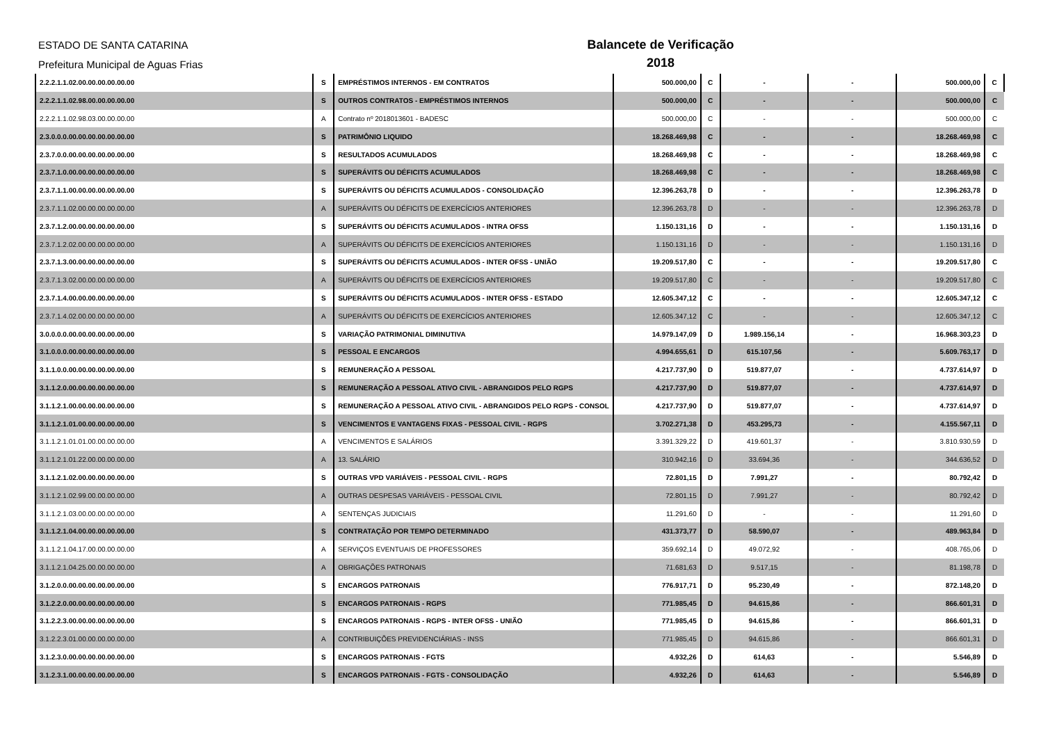ESTADO DE SANTA CATARINA
Prefeitura Municipal de Aguas Frias
Balancete de Verificação
2018
| 2.2.2.1.1.02.00.00.00.00.00.00 | S | EMPRÉSTIMOS INTERNOS - EM CONTRATOS | 500.000,00 | C | - | - | 500.000,00 | C |
| 2.2.2.1.1.02.98.00.00.00.00.00 | S | OUTROS CONTRATOS - EMPRÉSTIMOS INTERNOS | 500.000,00 | C | - | - | 500.000,00 | C |
| 2.2.2.1.1.02.98.03.00.00.00.00 | A | Contrato nº 2018013601 - BADESC | 500.000,00 | C | - | - | 500.000,00 | C |
| 2.3.0.0.0.00.00.00.00.00.00.00 | S | PATRIMÔNIO LIQUIDO | 18.268.469,98 | C | - | - | 18.268.469,98 | C |
| 2.3.7.0.0.00.00.00.00.00.00.00 | S | RESULTADOS ACUMULADOS | 18.268.469,98 | C | - | - | 18.268.469,98 | C |
| 2.3.7.1.0.00.00.00.00.00.00.00 | S | SUPERÁVITS OU DÉFICITS ACUMULADOS | 18.268.469,98 | C | - | - | 18.268.469,98 | C |
| 2.3.7.1.1.00.00.00.00.00.00.00 | S | SUPERÁVITS OU DÉFICITS ACUMULADOS - CONSOLIDAÇÃO | 12.396.263,78 | D | - | - | 12.396.263,78 | D |
| 2.3.7.1.1.02.00.00.00.00.00.00 | A | SUPERÁVITS OU DÉFICITS DE EXERCÍCIOS ANTERIORES | 12.396.263,78 | D | - | - | 12.396.263,78 | D |
| 2.3.7.1.2.00.00.00.00.00.00.00 | S | SUPERÁVITS OU DÉFICITS ACUMULADOS - INTRA OFSS | 1.150.131,16 | D | - | - | 1.150.131,16 | D |
| 2.3.7.1.2.02.00.00.00.00.00.00 | A | SUPERÁVITS OU DÉFICITS DE EXERCÍCIOS ANTERIORES | 1.150.131,16 | D | - | - | 1.150.131,16 | D |
| 2.3.7.1.3.00.00.00.00.00.00.00 | S | SUPERÁVITS OU DÉFICITS ACUMULADOS - INTER OFSS - UNIÃO | 19.209.517,80 | C | - | - | 19.209.517,80 | C |
| 2.3.7.1.3.02.00.00.00.00.00.00 | A | SUPERÁVITS OU DÉFICITS DE EXERCÍCIOS ANTERIORES | 19.209.517,80 | C | - | - | 19.209.517,80 | C |
| 2.3.7.1.4.00.00.00.00.00.00.00 | S | SUPERÁVITS OU DÉFICITS ACUMULADOS - INTER OFSS - ESTADO | 12.605.347,12 | C | - | - | 12.605.347,12 | C |
| 2.3.7.1.4.02.00.00.00.00.00.00 | A | SUPERÁVITS OU DÉFICITS DE EXERCÍCIOS ANTERIORES | 12.605.347,12 | C | - | - | 12.605.347,12 | C |
| 3.0.0.0.0.00.00.00.00.00.00.00 | S | VARIAÇÃO PATRIMONIAL DIMINUTIVA | 14.979.147,09 | D | 1.989.156,14 | - | 16.968.303,23 | D |
| 3.1.0.0.0.00.00.00.00.00.00.00 | S | PESSOAL E ENCARGOS | 4.994.655,61 | D | 615.107,56 | - | 5.609.763,17 | D |
| 3.1.1.0.0.00.00.00.00.00.00.00 | S | REMUNERAÇÃO A PESSOAL | 4.217.737,90 | D | 519.877,07 | - | 4.737.614,97 | D |
| 3.1.1.2.0.00.00.00.00.00.00.00 | S | REMUNERAÇÃO A PESSOAL ATIVO CIVIL - ABRANGIDOS PELO RGPS | 4.217.737,90 | D | 519.877,07 | - | 4.737.614,97 | D |
| 3.1.1.2.1.00.00.00.00.00.00.00 | S | REMUNERAÇÃO A PESSOAL ATIVO CIVIL - ABRANGIDOS PELO RGPS - CONSOL | 4.217.737,90 | D | 519.877,07 | - | 4.737.614,97 | D |
| 3.1.1.2.1.01.00.00.00.00.00.00 | S | VENCIMENTOS E VANTAGENS FIXAS - PESSOAL CIVIL - RGPS | 3.702.271,38 | D | 453.295,73 | - | 4.155.567,11 | D |
| 3.1.1.2.1.01.01.00.00.00.00.00 | A | VENCIMENTOS E SALÁRIOS | 3.391.329,22 | D | 419.601,37 | - | 3.810.930,59 | D |
| 3.1.1.2.1.01.22.00.00.00.00.00 | A | 13. SALÁRIO | 310.942,16 | D | 33.694,36 | - | 344.636,52 | D |
| 3.1.1.2.1.02.00.00.00.00.00.00 | S | OUTRAS VPD VARIÁVEIS - PESSOAL CIVIL - RGPS | 72.801,15 | D | 7.991,27 | - | 80.792,42 | D |
| 3.1.1.2.1.02.99.00.00.00.00.00 | A | OUTRAS DESPESAS VARIÁVEIS - PESSOAL CIVIL | 72.801,15 | D | 7.991,27 | - | 80.792,42 | D |
| 3.1.1.2.1.03.00.00.00.00.00.00 | A | SENTENÇAS JUDICIAIS | 11.291,60 | D | - | - | 11.291,60 | D |
| 3.1.1.2.1.04.00.00.00.00.00.00 | S | CONTRATAÇÃO POR TEMPO DETERMINADO | 431.373,77 | D | 58.590,07 | - | 489.963,84 | D |
| 3.1.1.2.1.04.17.00.00.00.00.00 | A | SERVIÇOS EVENTUAIS DE PROFESSORES | 359.692,14 | D | 49.072,92 | - | 408.765,06 | D |
| 3.1.1.2.1.04.25.00.00.00.00.00 | A | OBRIGAÇÕES PATRONAIS | 71.681,63 | D | 9.517,15 | - | 81.198,78 | D |
| 3.1.2.0.0.00.00.00.00.00.00.00 | S | ENCARGOS PATRONAIS | 776.917,71 | D | 95.230,49 | - | 872.148,20 | D |
| 3.1.2.2.0.00.00.00.00.00.00.00 | S | ENCARGOS PATRONAIS - RGPS | 771.985,45 | D | 94.615,86 | - | 866.601,31 | D |
| 3.1.2.2.3.00.00.00.00.00.00.00 | S | ENCARGOS PATRONAIS - RGPS - INTER OFSS - UNIÃO | 771.985,45 | D | 94.615,86 | - | 866.601,31 | D |
| 3.1.2.2.3.01.00.00.00.00.00.00 | A | CONTRIBUIÇÕES PREVIDENCIÁRIAS - INSS | 771.985,45 | D | 94.615,86 | - | 866.601,31 | D |
| 3.1.2.3.0.00.00.00.00.00.00.00 | S | ENCARGOS PATRONAIS - FGTS | 4.932,26 | D | 614,63 | - | 5.546,89 | D |
| 3.1.2.3.1.00.00.00.00.00.00.00 | S | ENCARGOS PATRONAIS - FGTS - CONSOLIDAÇÃO | 4.932,26 | D | 614,63 | - | 5.546,89 | D |